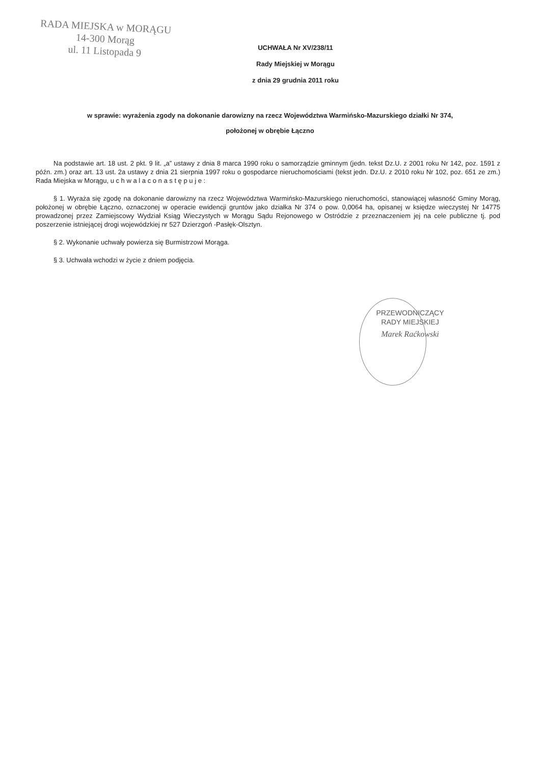RADA MIEJSKA w MORĄGU
14-300 Morąg
ul. 11 Listopada 9
UCHWAŁA Nr XV/238/11
Rady Miejskiej w Morągu
z dnia 29 grudnia 2011 roku
w sprawie: wyrażenia zgody na dokonanie darowizny na rzecz Województwa Warmińsko-Mazurskiego działki Nr 374,
położonej w obrębie Łączno
Na podstawie art. 18 ust. 2 pkt. 9 lit. „a” ustawy z dnia 8 marca 1990 roku o samorządzie gminnym (jedn. tekst Dz.U. z 2001 roku Nr 142, poz. 1591 z późn. zm.) oraz art. 13 ust. 2a ustawy z dnia 21 sierpnia 1997 roku o gospodarce nieruchomościami (tekst jedn. Dz.U. z 2010 roku Nr 102, poz. 651 ze zm.) Rada Miejska w Morągu, u c h w a l a c o n a s t ę p u j e :
§ 1. Wyraża się zgodę na dokonanie darowizny na rzecz Województwa Warmińsko-Mazurskiego nieruchomości, stanowiącej własność Gminy Morąg, położonej w obrębie Łączno, oznaczonej w operacie ewidencji gruntów jako działka Nr 374 o pow. 0,0064 ha, opisanej w księdze wieczystej Nr 14775 prowadzonej przez Zamiejscowy Wydział Ksiąg Wieczystych w Morągu Sądu Rejonowego w Ostródzie z przeznaczeniem jej na cele publiczne tj. pod poszerzenie istniejącej drogi wojewódzkiej nr 527 Dzierzgoń -Pasłęk-Olsztyn.
§ 2. Wykonanie uchwały powierza się Burmistrzowi Morąga.
§ 3. Uchwała wchodzi w życie z dniem podjęcia.
PRZEWODNICZĄCY
RADY MIEJSKIEJ
Marek Raćkowski